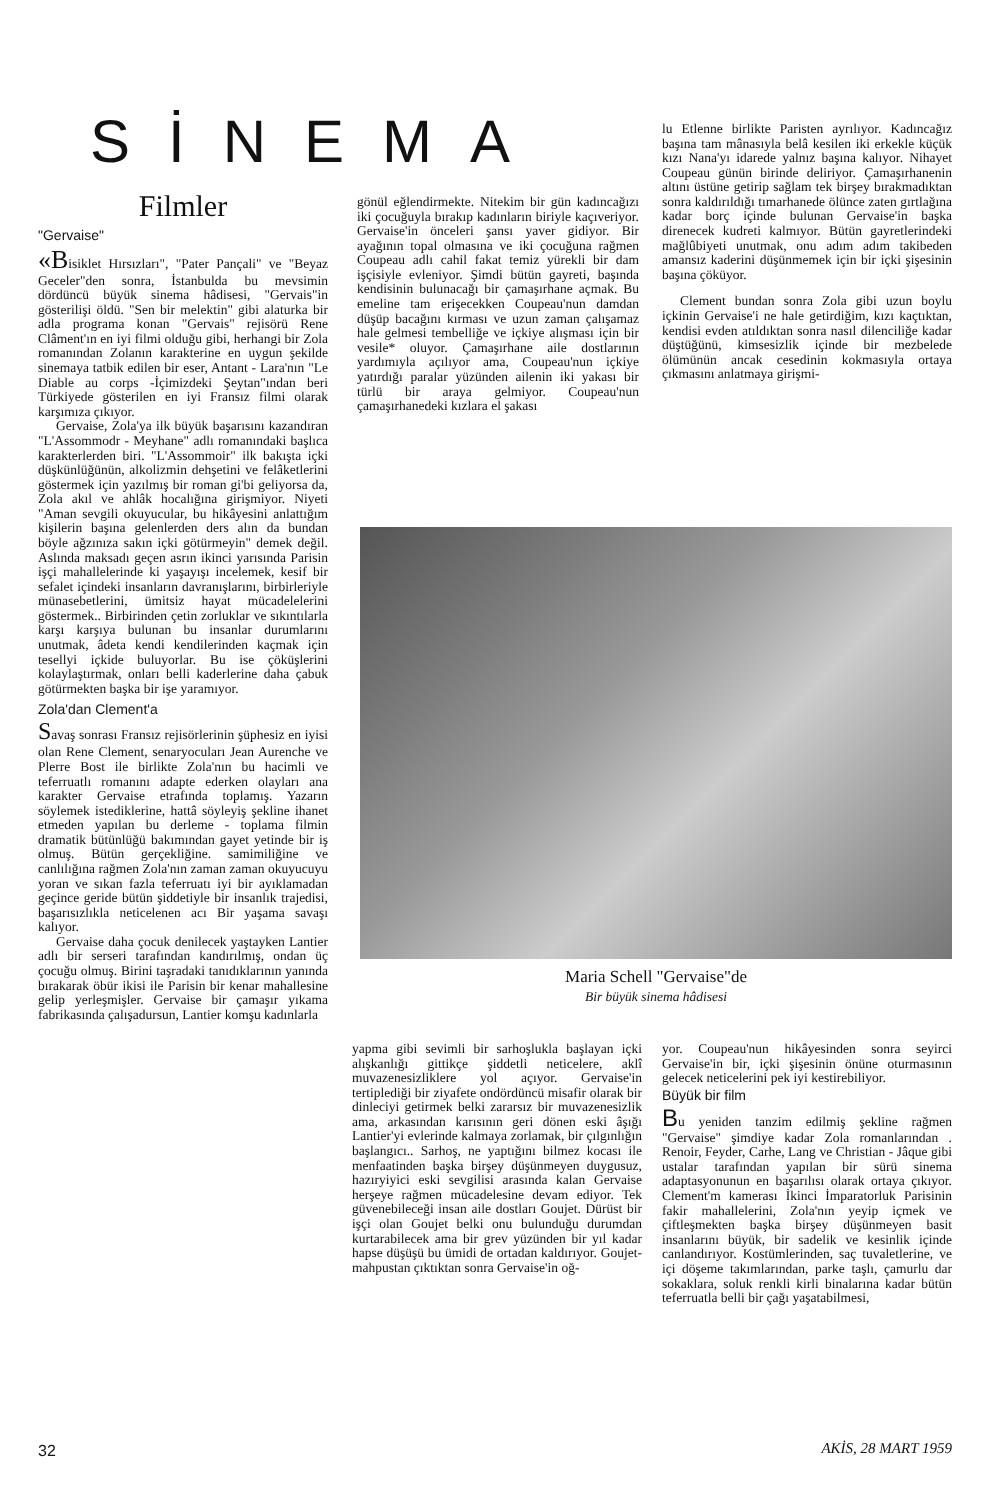SİNEMA
Filmler
"Gervaise"
«Bisiklet Hırsızları", "Pater Pançali" ve "Beyaz Geceler"den sonra, İstanbulda bu mevsimin dördüncü büyük sinema hâdisesi, "Gervais"in gösterilişi öldü. "Sen bir melektin" gibi alaturka bir adla programa konan "Gervais" rejisörü Rene Clâment'ın en iyi filmi olduğu gibi, herhangi bir Zola romanından Zolanın karakterine en uygun şekilde sinemaya tatbik edilen bir eser, Antant - Lara'nın "Le Diable au corps -İçimizdeki Şeytan"ından beri Türkiyede gösterilen en iyi Fransız filmi olarak karşımıza çıkıyor.
Gervaise, Zola'ya ilk büyük başarısını kazandıran "L'Assommodr - Meyhane" adlı romanındaki başlıca karakterlerden biri. "L'Assommoir" ilk bakışta içki düşkünlüğünün, alkolizmin dehşetini ve felâketlerini göstermek için yazılmış bir roman gi'bi geliyorsa da, Zola akıl ve ahlâk hocalığına girişmiyor. Niyeti "Aman sevgili okuyucular, bu hikâyesini anlattığım kişilerin başına gelenlerden ders alın da bundan böyle ağzınıza sakın içki götürmeyin" demek değil. Aslında maksadı geçen asrın ikinci yarısında Parisin işçi mahallelerinde ki yaşayışı incelemek, kesif bir sefalet içindeki insanların davranışlarını, birbirleriyle münasebetlerini, ümitsiz hayat mücadelelerini göstermek.. Birbirinden çetin zorluklar ve sıkıntılarla karşı karşıya bulunan bu insanlar durumlarını unutmak, âdeta kendi kendilerinden kaçmak için tesellyi içkide buluyorlar. Bu ise çöküşlerini kolaylaştırmak, onları belli kaderlerine daha çabuk götürmekten başka bir işe yaramıyor.
Zola'dan Clement'a
Savaş sonrası Fransız rejisörlerinin şüphesiz en iyisi olan Rene Clement, senaryocuları Jean Aurenche ve Plerre Bost ile birlikte Zola'nın bu hacimli ve teferruatlı romanını adapte ederken olayları ana karakter Gervaise etrafında toplamış. Yazarın söylemek istediklerine, hattâ söyleyiş şekline ihanet etmeden yapılan bu derleme - toplama filmin dramatik bütünlüğü bakımından gayet yetinde bir iş olmuş. Bütün gerçekliğine. samimiliğine ve canlılığına rağmen Zola'nın zaman zaman okuyucuyu yoran ve sıkan fazla teferruatı iyi bir ayıklamadan geçince geride bütün şiddetiyle bir insanlık trajedisi, başarısızlıkla neticelenen acı Bir yaşama savaşı kalıyor.
Gervaise daha çocuk denilecek yaştayken Lantier adlı bir serseri tarafından kandırılmış, ondan üç çocuğu olmuş. Birini taşradaki tanıdıklarının yanında bırakarak öbür ikisi ile Parisin bir kenar mahallesine gelip yerleşmişler. Gervaise bir çamaşır yıkama fabrikasında çalışadursun, Lantier komşu kadınlarla
gönül eğlendirmekte. Nitekim bir gün kadıncağızı iki çocuğuyla bırakıp kadınların biriyle kaçıveriyor. Gervaise'in önceleri şansı yaver gidiyor. Bir ayağının topal olmasına ve iki çocuğuna rağmen Coupeau adlı cahil fakat temiz yürekli bir dam işçisiyle evleniyor. Şimdi bütün gayreti, başında kendisinin bulunacağı bir çamaşırhane açmak. Bu emeline tam erişecekken Coupeau'nun damdan düşüp bacağını kırması ve uzun zaman çalışamaz hale gelmesi tembelliğe ve içkiye alışması için bir vesile* oluyor. Çamaşırhane aile dostlarının yardımıyla açılıyor ama, Coupeau'nun içkiye yatırdığı paralar yüzünden ailenin iki yakası bir türlü bir araya gelmiyor. Coupeau'nun çamaşırhanedeki kızlara el şakası
lu Etlenne birlikte Paristen ayrılıyor. Kadıncağız başına tam mânasıyla belâ kesilen iki erkekle küçük kızı Nana'yı idarede yalnız başına kalıyor. Nihayet Coupeau günün birinde deliriyor. Çamaşırhanenin altını üstüne getirip sağlam tek birşey bırakmadıktan sonra kaldırıldığı tımarhanede ölünce zaten gırtlağına kadar borç içinde bulunan Gervaise'in başka direnecek kudreti kalmıyor. Bütün gayretlerindeki mağlûbiyeti unutmak, onu adım adım takibeden amansız kaderini düşünmemek için bir içki şişesinin başına çöküyor.
Clement bundan sonra Zola gibi uzun boylu içkinin Gervaise'i ne hale getirdiğim, kızı kaçtıktan, kendisi evden atıldıktan sonra nasıl dilenciliğe kadar düştüğünü, kimsesizlik içinde bir mezbelede ölümünün ancak cesedinin kokmasıyla ortaya çıkmasını anlatmaya girişmi-
Maria Schell "Gervaise"de
Bir büyük sinema hâdisesi
yapma gibi sevimli bir sarhoşlukla başlayan içki alışkanlığı gittikçe şiddetli neticelere, aklî muvazenesizliklere yol açıyor. Gervaise'in tertiplediği bir ziyafete ondördüncü misafir olarak bir dinleciyi getirmek belki zararsız bir muvazenesizlik ama, arkasından karısının geri dönen eski âşığı Lantier'yi evlerinde kalmaya zorlamak, bir çılgınlığın başlangıcı.. Sarhoş, ne yaptığını bilmez kocası ile menfaatinden başka birşey düşünmeyen duygusuz, hazıryiyici eski sevgilisi arasında kalan Gervaise herşeye rağmen mücadelesine devam ediyor. Tek güvenebileceği insan aile dostları Goujet. Dürüst bir işçi olan Goujet belki onu bulunduğu durumdan kurtarabilecek ama bir grev yüzünden bir yıl kadar hapse düşüşü bu ümidi de ortadan kaldırıyor. Goujet- mahpustan çıktıktan sonra Gervaise'in oğ-
yor. Coupeau'nun hikâyesinden sonra seyirci Gervaise'in bir, içki şişesinin önüne oturmasının gelecek neticelerini pek iyi kestirebiliyor.
Büyük bir film
Bu yeniden tanzim edilmiş şekline rağmen "Gervaise" şimdiye kadar Zola romanlarından . Renoir, Feyder, Carhe, Lang ve Christian - Jâque gibi ustalar tarafından yapılan bir sürü sinema adaptasyonunun en başarılısı olarak ortaya çıkıyor. Clement'm kamerası İkinci İmparatorluk Parisinin fakir mahallelerini, Zola'nın yeyip içmek ve çiftleşmekten başka birşey düşünmeyen basit insanlarını büyük, bir sadelik ve kesinlik içinde canlandırıyor. Kostümlerinden, saç tuvaletlerine, ve içi döşeme takımlarından, parke taşlı, çamurlu dar sokaklara, soluk renkli kirli binalarına kadar bütün teferruatla belli bir çağı yaşatabilmesi,
32 AKİS, 28 MART 1959